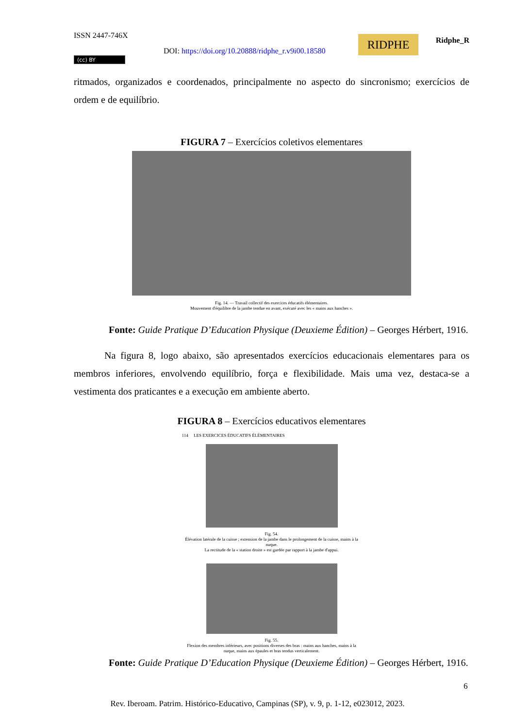ISSN 2447-746X
DOI: https://doi.org/10.20888/ridphe_r.v9i00.18580
(cc) BY
RIDPHE Ridphe_R
ritmados, organizados e coordenados, principalmente no aspecto do sincronismo; exercícios de ordem e de equilíbrio.
FIGURA 7 – Exercícios coletivos elementares
Fig. 14. — Travail collectif des exercices éducatifs élémentaires.
Mouvement d'équilibre de la jambe tendue en avant, exécuté avec les « mains aux hanches ».
Fonte: Guide Pratique D’Education Physique (Deuxieme Édition) – Georges Hérbert, 1916.
Na figura 8, logo abaixo, são apresentados exercícios educacionais elementares para os membros inferiores, envolvendo equilíbrio, força e flexibilidade. Mais uma vez, destaca-se a vestimenta dos praticantes e a execução em ambiente aberto.
FIGURA 8 – Exercícios educativos elementares
114 LES EXERCICES ÉDUCATIFS ÉLÉMENTAIRES
Fig. 54.
Élévation latérale de la cuisse ; extension de la jambe dans le prolongement de la cuisse, mains à la nuque.
La rectitude de la « station droite » est gardée par rapport à la jambe d'appui.
Fig. 55.
Flexion des membres inférieurs, avec positions diverses des bras : mains aux hanches, mains à la nuque, mains aux épaules et bras tendus verticalement.
Fonte: Guide Pratique D’Education Physique (Deuxieme Édition) – Georges Hérbert, 1916.
6
Rev. Iberoam. Patrim. Histórico-Educativo, Campinas (SP), v. 9, p. 1-12, e023012, 2023.